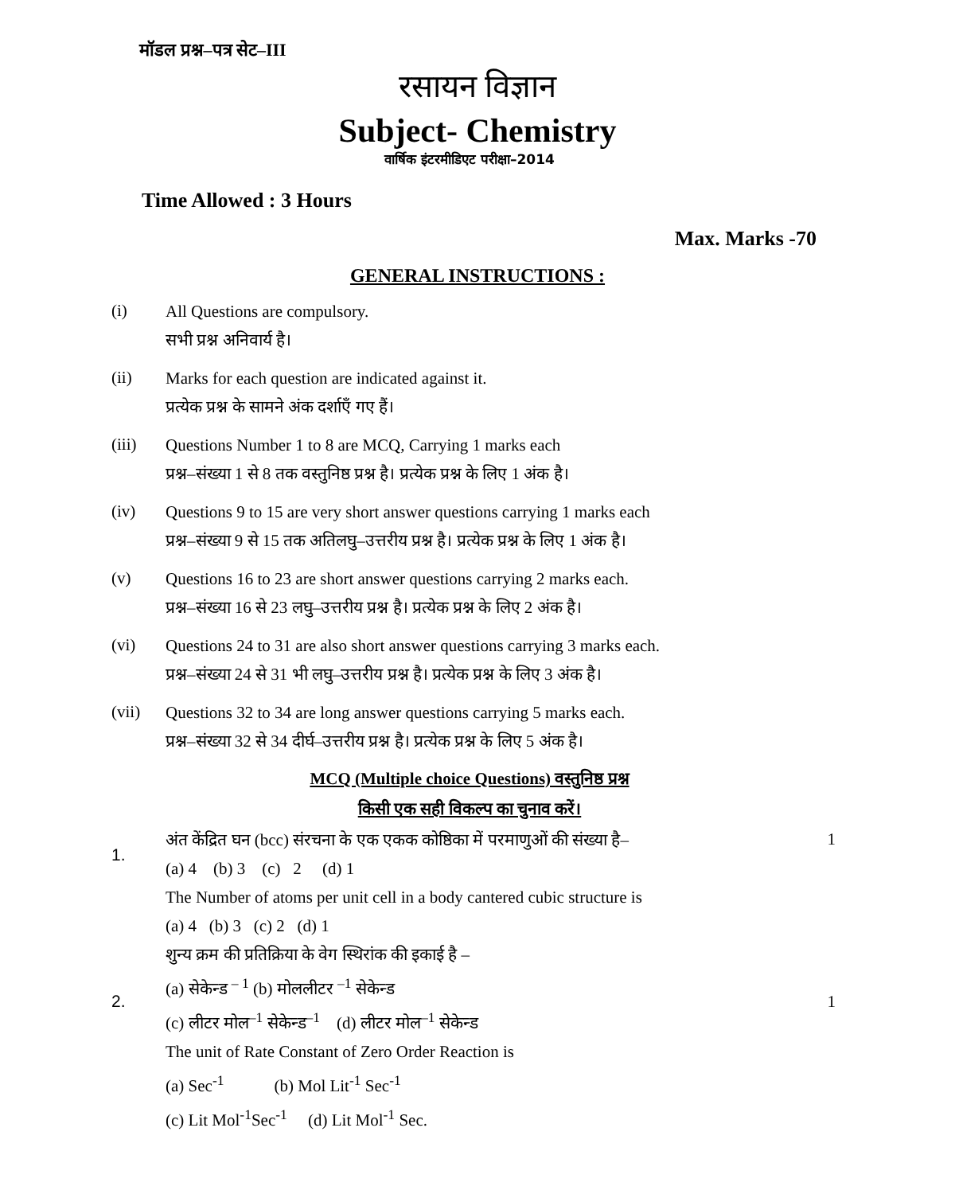मॉडल प्रश्न–पत्र सेट–III
रसायन विज्ञान
Subject- Chemistry
वार्षिक इंटरमीडिएट परीक्षा–2014
Time Allowed : 3 Hours
Max. Marks -70
GENERAL INSTRUCTIONS :
(i)
All Questions are compulsory.
सभी प्रश्न अनिवार्य है।
(ii)
Marks for each question are indicated against it.
प्रत्येक प्रश्न के सामने अंक दर्शाएँ गए हैं।
(iii)
Questions Number 1 to 8 are MCQ, Carrying 1 marks each
प्रश्न–संख्या 1 से 8 तक वस्तुनिष्ठ प्रश्न है। प्रत्येक प्रश्न के लिए 1 अंक है।
(iv)
Questions 9 to 15 are very short answer questions carrying 1 marks each
प्रश्न–संख्या 9 से 15 तक अतिलघु–उत्तरीय प्रश्न है। प्रत्येक प्रश्न के लिए 1 अंक है।
(v)
Questions 16 to 23 are short answer questions carrying 2 marks each.
प्रश्न–संख्या 16 से 23 लघु–उत्तरीय प्रश्न है। प्रत्येक प्रश्न के लिए 2 अंक है।
(vi)
Questions 24 to 31 are also short answer questions carrying 3 marks each.
प्रश्न–संख्या 24 से 31 भी लघु–उत्तरीय प्रश्न है। प्रत्येक प्रश्न के लिए 3 अंक है।
(vii)
Questions 32 to 34 are long answer questions carrying 5 marks each.
प्रश्न–संख्या 32 से 34 दीर्घ–उत्तरीय प्रश्न है। प्रत्येक प्रश्न के लिए 5 अंक है।
MCQ (Multiple choice Questions) वस्तुनिष्ठ प्रश्न
किसी एक सही विकल्प का चुनाव करें।
1.
अंत केंद्रित घन (bcc) संरचना के एक एकक कोष्ठिका में परमाणुओं की संख्या है–
(a) 4 (b) 3 (c) 2 (d) 1
The Number of atoms per unit cell in a body cantered cubic structure is
(a) 4 (b) 3 (c) 2 (d) 1
1
2.
शुन्य क्रम की प्रतिक्रिया के वेग स्थिरांक की इकाई है –
(a) सेकेन्ड <sup>– 1</sup> (b) मोललीटर <sup>–1</sup> सेकेन्ड
(c) लीटर मोल<sup>–1</sup> सेकेन्ड<sup>–1</sup> (d) लीटर मोल<sup>–1</sup> सेकेन्ड
The unit of Rate Constant of Zero Order Reaction is
(a) Sec<sup>-1</sup> (b) Mol Lit<sup>-1</sup> Sec<sup>-1</sup>
(c) Lit Mol<sup>-1</sup>Sec<sup>-1</sup> (d) Lit Mol<sup>-1</sup> Sec.
1